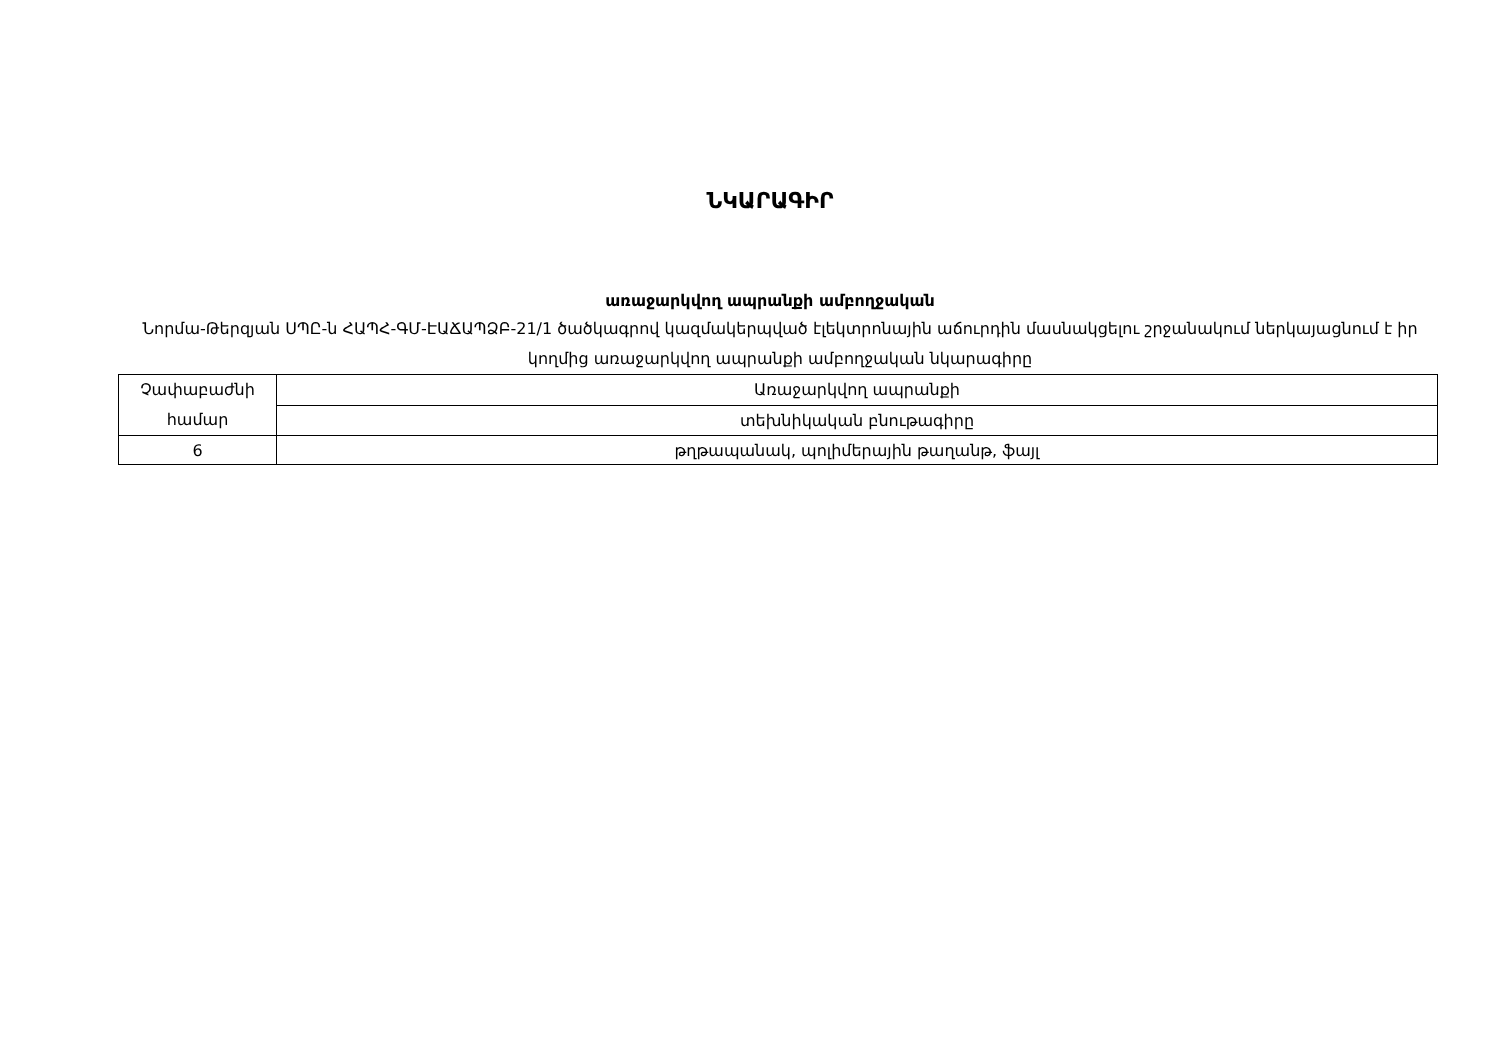ՆԿԱՐԱԳԻՐ
առաջարկվող ապրանքի ամբողջական
Նորմա-Թերզյան ՍՊԸ-ն ՀԱՊՀ-ԳՄ-ԷԱՃԱՊՁԲ-21/1 ծածկագրով կազմակերպված էլեկտրոնային աճուրդին մասնակցելու շրջանակում ներկայացնում է իր կողմից առաջարկվող ապրանքի ամբողջական նկարագիրը
| Չափաբաժնի համար | Առաջարկվող ապրանքի |
| | տեխնիկական բնութագիրը |
| 6 | թղթապանակ, պոլիմերային թաղանթ, ֆայլ |